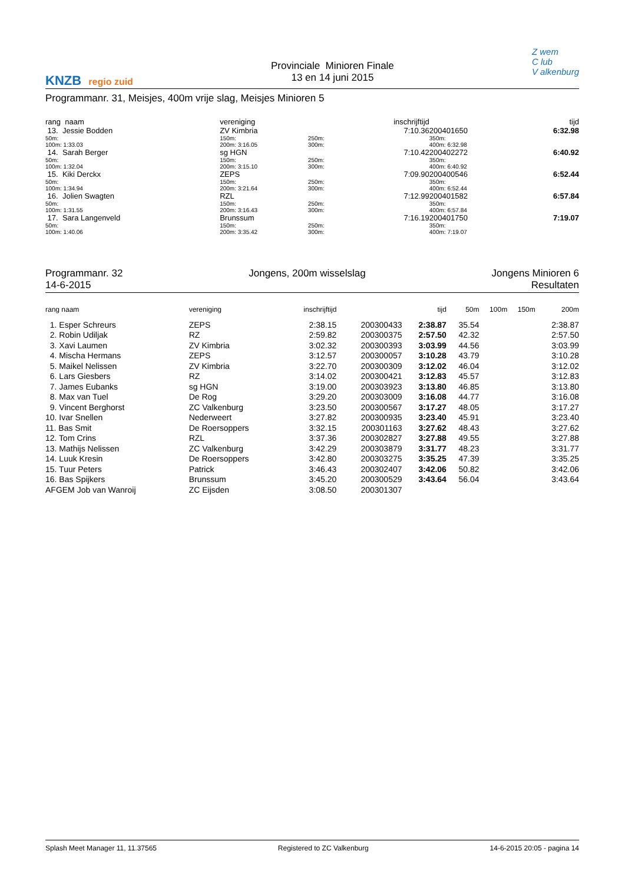KNZB regio zuid
Provinciale Minioren Finale
13 en 14 juni 2015
Z wem
C lub
V alkenburg
Programmanr. 31, Meisjes, 400m vrije slag, Meisjes Minioren 5
| rang naam | | vereniging | | | inschrijftijd | | | tijd |
| --- | --- | --- | --- | --- | --- | --- | --- | --- |
| 13. Jessie Bodden | | ZV Kimbria | | | 7:10.36 | 200401650 | | 6:32.98 |
| 50m: 100m: 1:33.03 | | 150m: 200m: 3:16.05 | 250m: 300m: | | | 350m: 400m: 6:32.98 | | |
| 14. Sarah Berger | | sg HGN | | | 7:10.42 | 200402272 | | 6:40.92 |
| 50m: 100m: 1:32.04 | | 150m: 200m: 3:15.10 | 250m: 300m: | | | 350m: 400m: 6:40.92 | | |
| 15. Kiki Derckx | | ZEPS | | | 7:09.90 | 200400546 | | 6:52.44 |
| 50m: 100m: 1:34.94 | | 150m: 200m: 3:21.64 | 250m: 300m: | | | 350m: 400m: 6:52.44 | | |
| 16. Jolien Swagten | | RZL | | | 7:12.99 | 200401582 | | 6:57.84 |
| 50m: 100m: 1:31.55 | | 150m: 200m: 3:16.43 | 250m: 300m: | | | 350m: 400m: 6:57.84 | | |
| 17. Sara Langenveld | | Brunssum | | | 7:16.19 | 200401750 | | 7:19.07 |
| 50m: 100m: 1:40.06 | | 150m: 200m: 3:35.42 | 250m: 300m: | | | 350m: 400m: 7:19.07 | | |
Programmanr. 32
14-6-2015
Jongens, 200m wisselslag Jongens Minioren 6
Resultaten
| rang naam | vereniging | inschrijftijd | | tijd | 50m | 100m | 150m | 200m |
| --- | --- | --- | --- | --- | --- | --- | --- | --- |
| 1. Esper Schreurs | ZEPS | 2:38.15 | 200300433 | 2:38.87 | 35.54 | | | 2:38.87 |
| 2. Robin Udiljak | RZ | 2:59.82 | 200300375 | 2:57.50 | 42.32 | | | 2:57.50 |
| 3. Xavi Laumen | ZV Kimbria | 3:02.32 | 200300393 | 3:03.99 | 44.56 | | | 3:03.99 |
| 4. Mischa Hermans | ZEPS | 3:12.57 | 200300057 | 3:10.28 | 43.79 | | | 3:10.28 |
| 5. Maikel Nelissen | ZV Kimbria | 3:22.70 | 200300309 | 3:12.02 | 46.04 | | | 3:12.02 |
| 6. Lars Giesbers | RZ | 3:14.02 | 200300421 | 3:12.83 | 45.57 | | | 3:12.83 |
| 7. James Eubanks | sg HGN | 3:19.00 | 200303923 | 3:13.80 | 46.85 | | | 3:13.80 |
| 8. Max van Tuel | De Rog | 3:29.20 | 200303009 | 3:16.08 | 44.77 | | | 3:16.08 |
| 9. Vincent Berghorst | ZC Valkenburg | 3:23.50 | 200300567 | 3:17.27 | 48.05 | | | 3:17.27 |
| 10. Ivar Snellen | Nederweert | 3:27.82 | 200300935 | 3:23.40 | 45.91 | | | 3:23.40 |
| 11. Bas Smit | De Roersoppers | 3:32.15 | 200301163 | 3:27.62 | 48.43 | | | 3:27.62 |
| 12. Tom Crins | RZL | 3:37.36 | 200302827 | 3:27.88 | 49.55 | | | 3:27.88 |
| 13. Mathijs Nelissen | ZC Valkenburg | 3:42.29 | 200303879 | 3:31.77 | 48.23 | | | 3:31.77 |
| 14. Luuk Kresin | De Roersoppers | 3:42.80 | 200303275 | 3:35.25 | 47.39 | | | 3:35.25 |
| 15. Tuur Peters | Patrick | 3:46.43 | 200302407 | 3:42.06 | 50.82 | | | 3:42.06 |
| 16. Bas Spijkers | Brunssum | 3:45.20 | 200300529 | 3:43.64 | 56.04 | | | 3:43.64 |
| AFGEM Job van Wanroij | ZC Eijsden | 3:08.50 | 200301307 | | | | | |
Splash Meet Manager 11, 11.37565 Registered to ZC Valkenburg 14-6-2015 20:05 - pagina 14